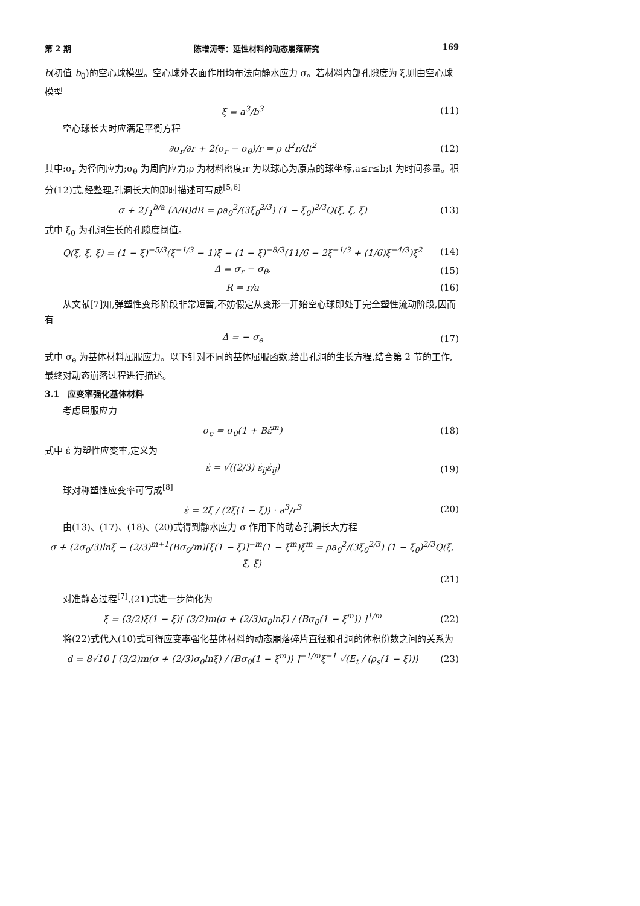第 2 期 陈增涛等：延性材料的动态崩落研究 169
b(初值 b<sub>0</sub>)的空心球模型。空心球外表面作用均布法向静水应力 σ。若材料内部孔隙度为 ξ,则由空心球模型
ξ̇ = a<sup>3</sup>/b<sup>3</sup> (11)
空心球长大时应满足平衡方程
∂σ<sub>r</sub>/∂r + 2(σ<sub>r</sub> − σ<sub>θ</sub>)/r = ρ d<sup>2</sup>r/dt<sup>2</sup> (12)
其中:σ<sub>r</sub> 为径向应力;σ<sub>θ</sub> 为周向应力;ρ 为材料密度;r 为以球心为原点的球坐标,a≤r≤b;t 为时间参量。积分(12)式,经整理,孔洞长大的即时描述可写成<sup>[5,6]</sup>
σ + 2∫<sub>1</sub><sup>b/a</sup> (Δ/R)dR = ρa<sub>0</sub><sup>2</sup>/(3ξ<sub>0</sub><sup>2/3</sup>) (1 − ξ<sub>0</sub>)<sup>2/3</sup>Q(ξ̈, ξ̇, ξ) (13)
式中 ξ<sub>0</sub> 为孔洞生长的孔隙度阈值。
Q(ξ̈, ξ̇, ξ) = (1 − ξ)<sup>−5/3</sup>(ξ<sup>−1/3</sup> − 1)ξ̈ − (1 − ξ)<sup>−8/3</sup>(11/6 − 2ξ<sup>−1/3</sup> + (1/6)ξ<sup>−4/3</sup>)ξ̇<sup>2</sup> (14)
Δ = σ<sub>r</sub> − σ<sub>θ</sub>, (15)
R = r/a (16)
从文献[7]知,弹塑性变形阶段非常短暂,不妨假定从变形一开始空心球即处于完全塑性流动阶段,因而有
Δ = − σ<sub>e</sub> (17)
式中 σ<sub>e</sub> 为基体材料屈服应力。以下针对不同的基体屈服函数,给出孔洞的生长方程,结合第 2 节的工作,最终对动态崩落过程进行描述。
3.1　应变率强化基体材料
考虑屈服应力
σ<sub>e</sub> = σ<sub>0</sub>(1 + Bε̇<sup>m</sup>) (18)
式中 ε̇ 为塑性应变率,定义为
ε̇ = √((2/3) ε̇<sub>ij</sub>ε̇<sub>ij</sub>) (19)
球对称塑性应变率可写成<sup>[8]</sup>
ε̇ = 2ξ̇ / (2ξ(1 − ξ)) · a<sup>3</sup>/r<sup>3</sup> (20)
由(13)、(17)、(18)、(20)式得到静水应力 σ 作用下的动态孔洞长大方程
σ + (2σ<sub>0</sub>/3)lnξ − (2/3)<sup>m+1</sup>(Bσ<sub>0</sub>/m)[ξ(1 − ξ)]<sup>−m</sup>(1 − ξ<sup>m</sup>)ξ̇<sup>m</sup> = ρa<sub>0</sub><sup>2</sup>/(3ξ<sub>0</sub><sup>2/3</sup>) (1 − ξ<sub>0</sub>)<sup>2/3</sup>Q(ξ̈, ξ̇, ξ)
(21)
对准静态过程<sup>[7]</sup>,(21)式进一步简化为
ξ̇ = (3/2)ξ(1 − ξ)[ (3/2)m(σ + (2/3)σ<sub>0</sub>lnξ) / (Bσ<sub>0</sub>(1 − ξ<sup>m</sup>)) ]<sup>1/m</sup> (22)
将(22)式代入(10)式可得应变率强化基体材料的动态崩落碎片直径和孔洞的体积份数之间的关系为
d = 8√10 [ (3/2)m(σ + (2/3)σ<sub>0</sub>lnξ) / (Bσ<sub>0</sub>(1 − ξ<sup>m</sup>)) ]<sup>−1/m</sup>ξ<sup>−1</sup> √(E<sub>t</sub> / (ρ<sub>s</sub>(1 − ξ))) (23)